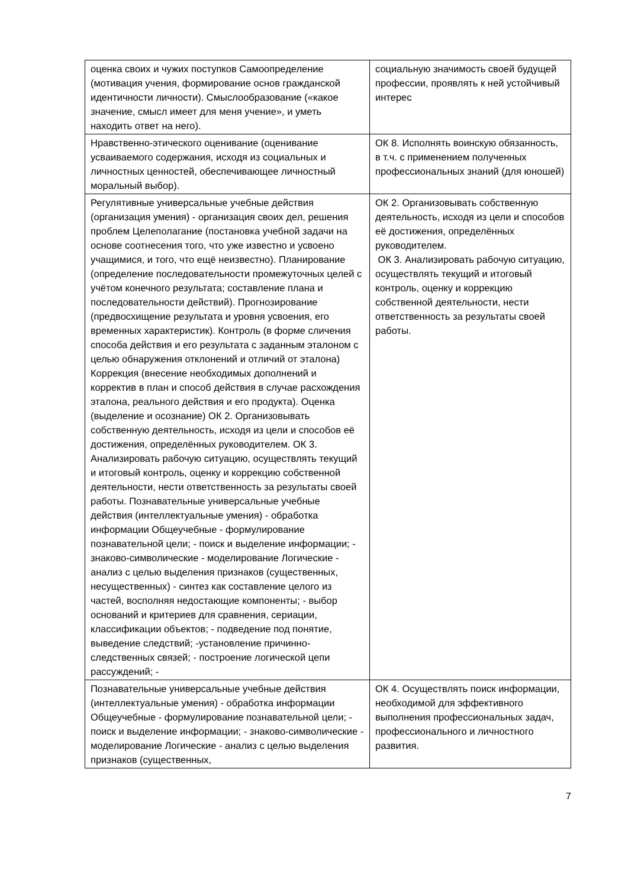| оценка своих и чужих поступков Самоопределение (мотивация учения, формирование основ гражданской идентичности личности). Смыслообразование («какое значение, смысл имеет для меня учение», и уметь находить ответ на него). | социальную значимость своей будущей профессии, проявлять к ней устойчивый интерес |
| Нравственно-этического оценивание (оценивание усваиваемого содержания, исходя из социальных и личностных ценностей, обеспечивающее личностный моральный выбор). | ОК 8. Исполнять воинскую обязанность, в т.ч. с применением полученных профессиональных знаний (для юношей) |
| Регулятивные универсальные учебные действия (организация умения) - организация своих дел, решения проблем Целеполагание (постановка учебной задачи на основе соотнесения того, что уже известно и усвоено учащимися, и того, что ещё неизвестно). Планирование (определение последовательности промежуточных целей с учётом конечного результата; составление плана и последовательности действий). Прогнозирование (предвосхищение результата и уровня усвоения, его временных характеристик). Контроль (в форме сличения способа действия и его результата с заданным эталоном с целью обнаружения отклонений и отличий от эталона) Коррекция (внесение необходимых дополнений и корректив в план и способ действия в случае расхождения эталона, реального действия и его продукта). Оценка (выделение и осознание) ОК 2. Организовывать собственную деятельность, исходя из цели и способов её достижения, определённых руководителем. ОК 3. Анализировать рабочую ситуацию, осуществлять текущий и итоговый контроль, оценку и коррекцию собственной деятельности, нести ответственность за результаты своей работы. Познавательные универсальные учебные действия (интеллектуальные умения) - обработка информации Общеучебные - формулирование познавательной цели; - поиск и выделение информации; - знаково-символические - моделирование Логические - анализ с целью выделения признаков (существенных, несущественных) - синтез как составление целого из частей, восполняя недостающие компоненты; - выбор оснований и критериев для сравнения, сериации, классификации объектов; - подведение под понятие, выведение следствий; -установление причинно-следственных связей; - построение логической цепи рассуждений; - | ОК 2. Организовывать собственную деятельность, исходя из цели и способов её достижения, определённых руководителем. ОК 3. Анализировать рабочую ситуацию, осуществлять текущий и итоговый контроль, оценку и коррекцию собственной деятельности, нести ответственность за результаты своей работы. |
| Познавательные универсальные учебные действия (интеллектуальные умения) - обработка информации Общеучебные - формулирование познавательной цели; - поиск и выделение информации; - знаково-символические - моделирование Логические - анализ с целью выделения признаков (существенных, | ОК 4. Осуществлять поиск информации, необходимой для эффективного выполнения профессиональных задач, профессионального и личностного развития. |
7